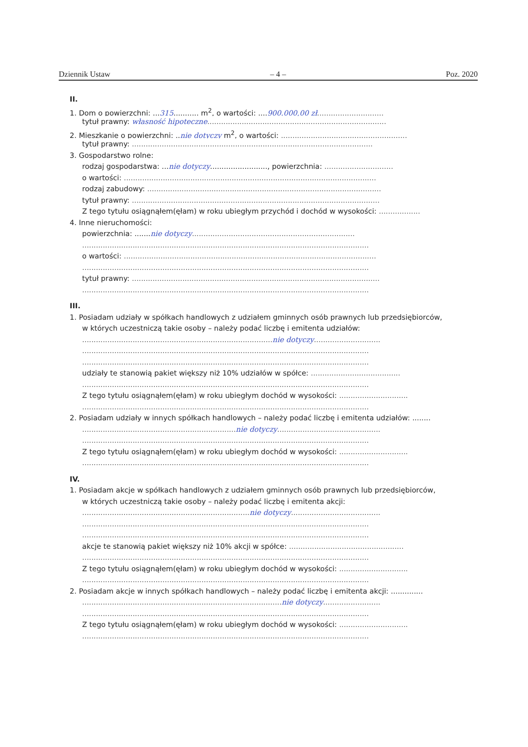Dziennik Ustaw – 4 – Poz. 2020
II.
1. Dom o powierzchni: ...315........... m<sup>2</sup>, o wartości: ....900.000,00 zł.............................
tytuł prawny: własność hipoteczne..............................................................................
2. Mieszkanie o powierzchni: ..nie dotyczy m<sup>2</sup>, o wartości: .......................................................
tytuł prawny: .........................................................................................................
3. Gospodarstwo rolne:
rodzaj gospodarstwa: ...nie dotyczy........................., powierzchnia: ..............................
o wartości: ..............................................................................................................
rodzaj zabudowy: ......................................................................................................
tytuł prawny: ............................................................................................................
Z tego tytułu osiągnąłem(ęłam) w roku ubiegłym przychód i dochód w wysokości: ..................
4. Inne nieruchomości:
powierzchnia: .......nie dotyczy.......................................................................
.............................................................................................................................
o wartości: ..............................................................................................................
.............................................................................................................................
tytuł prawny: ............................................................................................................
.............................................................................................................................
III.
1. Posiadam udziały w spółkach handlowych z udziałem gminnych osób prawnych lub przedsiębiorców,
w których uczestniczą takie osoby – należy podać liczbę i emitenta udziałów:
...................................................................................nie dotyczy.............................
.............................................................................................................................
.............................................................................................................................
udziały te stanowią pakiet większy niż 10% udziałów w spółce: .......................................
.............................................................................................................................
Z tego tytułu osiągnąłem(ęłam) w roku ubiegłym dochód w wysokości: ..............................
.............................................................................................................................
2. Posiadam udziały w innych spółkach handlowych – należy podać liczbę i emitenta udziałów: ........
...................................................................nie dotyczy.............................................
.............................................................................................................................
Z tego tytułu osiągnąłem(ęłam) w roku ubiegłym dochód w wysokości: ..............................
.............................................................................................................................
IV.
1. Posiadam akcje w spółkach handlowych z udziałem gminnych osób prawnych lub przedsiębiorców,
w których uczestniczą takie osoby – należy podać liczbę i emitenta akcji:
.........................................................................nie dotyczy.......................................
.............................................................................................................................
.............................................................................................................................
akcje te stanowią pakiet większy niż 10% akcji w spółce: ..................................................
.............................................................................................................................
Z tego tytułu osiągnąłem(ęłam) w roku ubiegłym dochód w wysokości: ..............................
.............................................................................................................................
2. Posiadam akcje w innych spółkach handlowych – należy podać liczbę i emitenta akcji: ..............
.......................................................................................nie dotyczy.........................
.............................................................................................................................
Z tego tytułu osiągnąłem(ęłam) w roku ubiegłym dochód w wysokości: ..............................
.............................................................................................................................